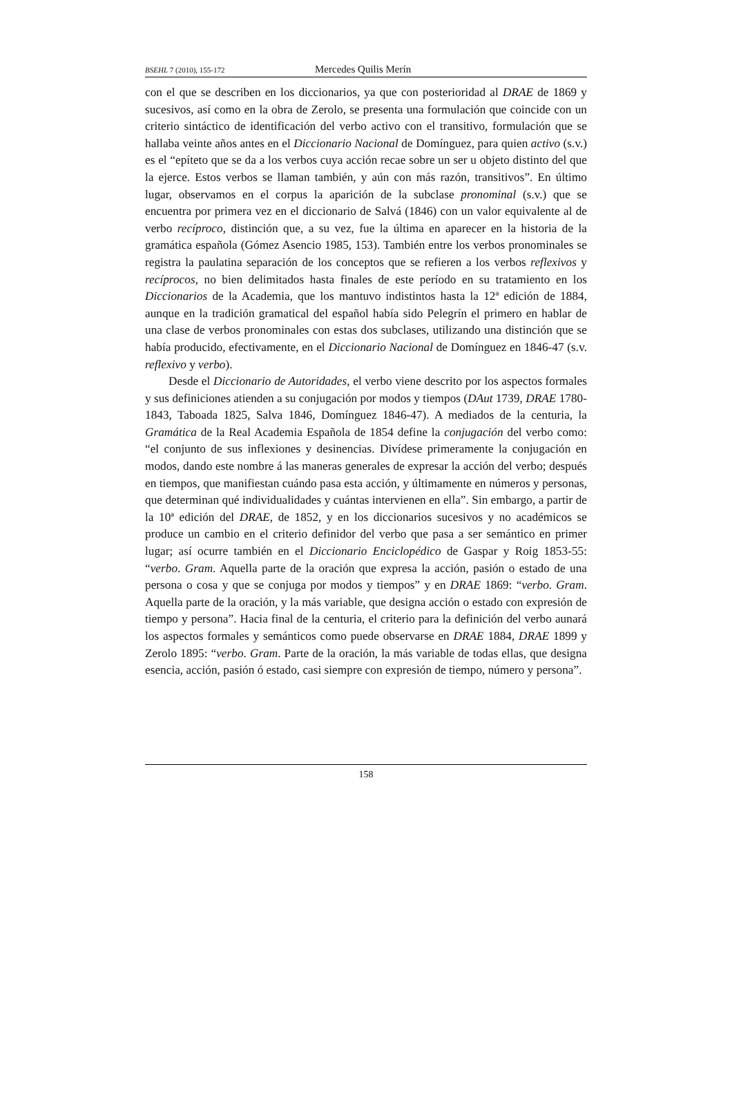BSEHL 7 (2010), 155-172 Mercedes Quilis Merín
con el que se describen en los diccionarios, ya que con posterioridad al DRAE de 1869 y sucesivos, así como en la obra de Zerolo, se presenta una formulación que coincide con un criterio sintáctico de identificación del verbo activo con el transitivo, formulación que se hallaba veinte años antes en el Diccionario Nacional de Domínguez, para quien activo (s.v.) es el “epíteto que se da a los verbos cuya acción recae sobre un ser u objeto distinto del que la ejerce. Estos verbos se llaman también, y aún con más razón, transitivos”. En último lugar, observamos en el corpus la aparición de la subclase pronominal (s.v.) que se encuentra por primera vez en el diccionario de Salvá (1846) con un valor equivalente al de verbo recíproco, distinción que, a su vez, fue la última en aparecer en la historia de la gramática española (Gómez Asencio 1985, 153). También entre los verbos pronominales se registra la paulatina separación de los conceptos que se refieren a los verbos reflexivos y recíprocos, no bien delimitados hasta finales de este período en su tratamiento en los Diccionarios de la Academia, que los mantuvo indistintos hasta la 12ª edición de 1884, aunque en la tradición gramatical del español había sido Pelegrín el primero en hablar de una clase de verbos pronominales con estas dos subclases, utilizando una distinción que se había producido, efectivamente, en el Diccionario Nacional de Domínguez en 1846-47 (s.v. reflexivo y verbo).
Desde el Diccionario de Autoridades, el verbo viene descrito por los aspectos formales y sus definiciones atienden a su conjugación por modos y tiempos (DAut 1739, DRAE 1780-1843, Taboada 1825, Salva 1846, Domínguez 1846-47). A mediados de la centuria, la Gramática de la Real Academia Española de 1854 define la conjugación del verbo como: “el conjunto de sus inflexiones y desinencias. Divídese primeramente la conjugación en modos, dando este nombre á las maneras generales de expresar la acción del verbo; después en tiempos, que manifiestan cuándo pasa esta acción, y últimamente en números y personas, que determinan qué individualidades y cuántas intervienen en ella”. Sin embargo, a partir de la 10ª edición del DRAE, de 1852, y en los diccionarios sucesivos y no académicos se produce un cambio en el criterio definidor del verbo que pasa a ser semántico en primer lugar; así ocurre también en el Diccionario Enciclopédico de Gaspar y Roig 1853-55: “verbo. Gram. Aquella parte de la oración que expresa la acción, pasión o estado de una persona o cosa y que se conjuga por modos y tiempos” y en DRAE 1869: “verbo. Gram. Aquella parte de la oración, y la más variable, que designa acción o estado con expresión de tiempo y persona”. Hacia final de la centuria, el criterio para la definición del verbo aunará los aspectos formales y semánticos como puede observarse en DRAE 1884, DRAE 1899 y Zerolo 1895: “verbo. Gram. Parte de la oración, la más variable de todas ellas, que designa esencia, acción, pasión ó estado, casi siempre con expresión de tiempo, número y persona”.
158